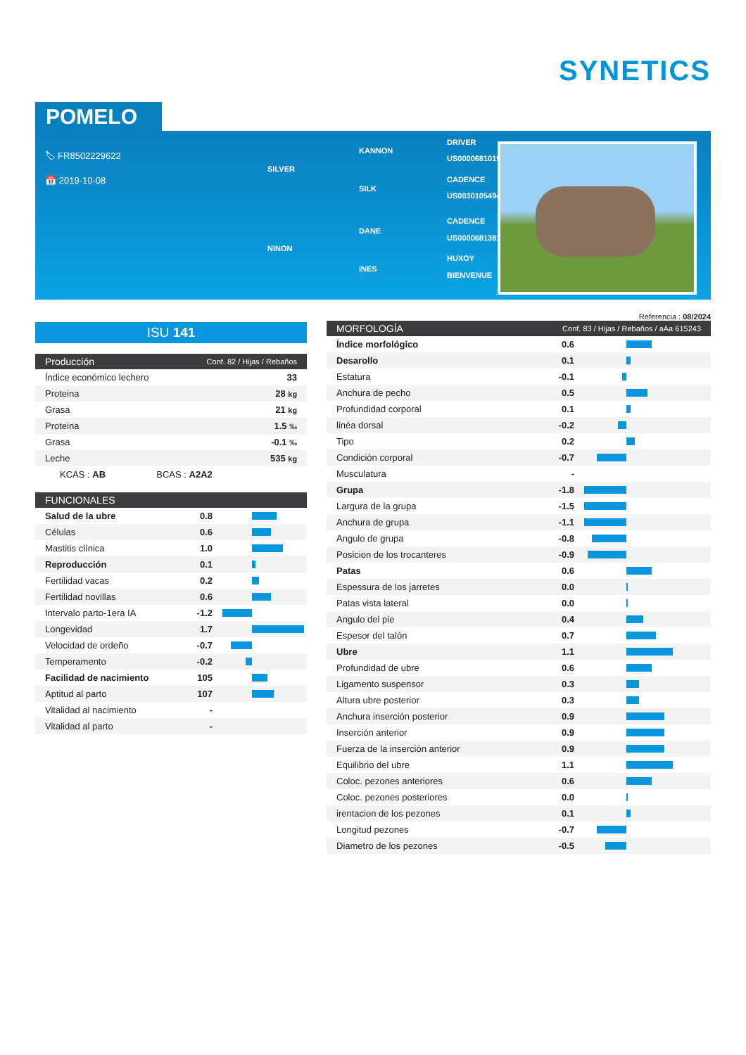SYNETICS
POMELO
🏷 FR8502229622
📅 2019-10-08
DRIVER
KANNON
US000068101957
SILVER
CADENCE
SILK
US003010549495
CADENCE
DANE
US000068138134
NINON
HUXOY
INES
BIENVENUE
ISU 141
Producción Conf. 82 / Hijas / Rebaños
| Índice económico lechero | 33 |
| Proteina | 28 kg |
| Grasa | 21 kg |
| Proteina | 1.5 ‰ |
| Grasa | -0.1 ‰ |
| Leche | 535 kg |
KCAS : AB BCAS : A2A2
FUNCIONALES
| Salud de la ubre | 0.8 | |
| Células | 0.6 | |
| Mastitis clínica | 1.0 | |
| Reproducción | 0.1 | |
| Fertilidad vacas | 0.2 | |
| Fertilidad novillas | 0.6 | |
| Intervalo parto-1era IA | -1.2 | |
| Longevidad | 1.7 | |
| Velocidad de ordeño | -0.7 | |
| Temperamento | -0.2 | |
| Facilidad de nacimiento | 105 | |
| Aptitud al parto | 107 | |
| Vitalidad al nacimiento | - | |
| Vitalidad al parto | - | |
Referencia : 08/2024
MORFOLOGÍA Conf. 83 / Hijas / Rebaños / aAa 615243
| Índice morfológico | 0.6 | |
| Desarollo | 0.1 | |
| Estatura | -0.1 | |
| Anchura de pecho | 0.5 | |
| Profundidad corporal | 0.1 | |
| linéa dorsal | -0.2 | |
| Tipo | 0.2 | |
| Condición corporal | -0.7 | |
| Musculatura | - | |
| Grupa | -1.8 | |
| Largura de la grupa | -1.5 | |
| Anchura de grupa | -1.1 | |
| Angulo de grupa | -0.8 | |
| Posicion de los trocanteres | -0.9 | |
| Patas | 0.6 | |
| Espessura de los jarretes | 0.0 | |
| Patas vista lateral | 0.0 | |
| Angulo del pie | 0.4 | |
| Espesor del talón | 0.7 | |
| Ubre | 1.1 | |
| Profundidad de ubre | 0.6 | |
| Ligamento suspensor | 0.3 | |
| Altura ubre posterior | 0.3 | |
| Anchura inserción posterior | 0.9 | |
| Inserción anterior | 0.9 | |
| Fuerza de la inserción anterior | 0.9 | |
| Equilibrio del ubre | 1.1 | |
| Coloc. pezones anteriores | 0.6 | |
| Coloc. pezones posteriores | 0.0 | |
| irentacion de los pezones | 0.1 | |
| Longitud pezones | -0.7 | |
| Diametro de los pezones | -0.5 | |